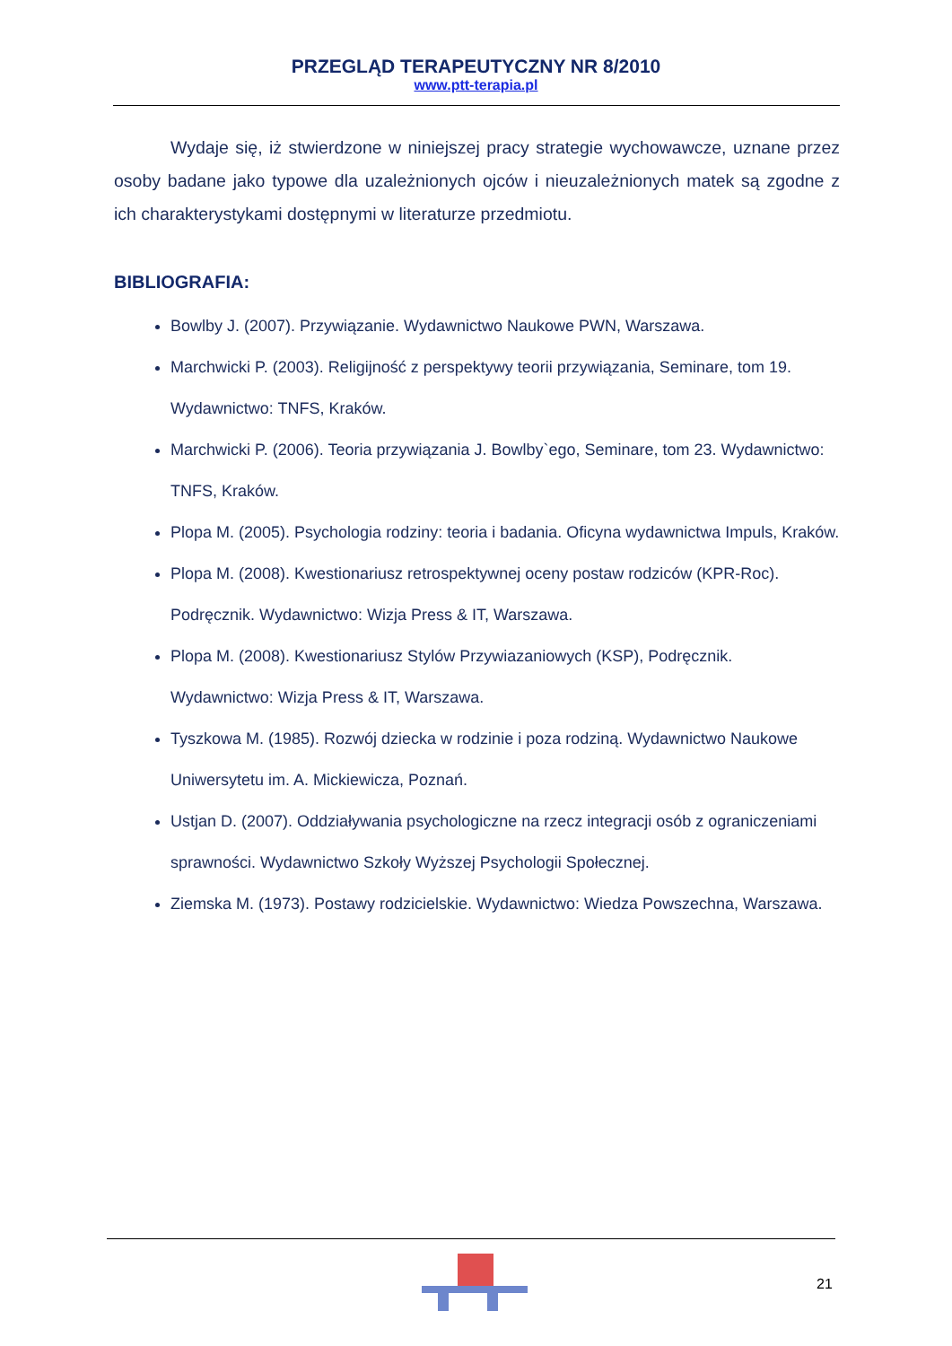PRZEGLĄD TERAPEUTYCZNY NR 8/2010
www.ptt-terapia.pl
Wydaje się, iż stwierdzone w niniejszej pracy strategie wychowawcze, uznane przez osoby badane jako typowe dla uzależnionych ojców i nieuzależnionych matek są zgodne z ich charakterystykami dostępnymi w literaturze przedmiotu.
BIBLIOGRAFIA:
Bowlby J. (2007). Przywiązanie. Wydawnictwo Naukowe PWN, Warszawa.
Marchwicki P. (2003). Religijność z perspektywy teorii przywiązania, Seminare, tom 19. Wydawnictwo: TNFS, Kraków.
Marchwicki P. (2006). Teoria przywiązania J. Bowlby`ego, Seminare, tom 23. Wydawnictwo: TNFS, Kraków.
Plopa M. (2005). Psychologia rodziny: teoria i badania. Oficyna wydawnictwa Impuls, Kraków.
Plopa M. (2008). Kwestionariusz retrospektywnej oceny postaw rodziców (KPR-Roc). Podręcznik. Wydawnictwo: Wizja Press & IT, Warszawa.
Plopa M. (2008). Kwestionariusz Stylów Przywiazaniowych (KSP), Podręcznik. Wydawnictwo: Wizja Press & IT, Warszawa.
Tyszkowa M. (1985). Rozwój dziecka w rodzinie i poza rodziną. Wydawnictwo Naukowe Uniwersytetu im. A. Mickiewicza, Poznań.
Ustjan D. (2007). Oddziaływania psychologiczne na rzecz integracji osób z ograniczeniami sprawności. Wydawnictwo Szkoły Wyższej Psychologii Społecznej.
Ziemska M. (1973). Postawy rodzicielskie. Wydawnictwo: Wiedza Powszechna, Warszawa.
21